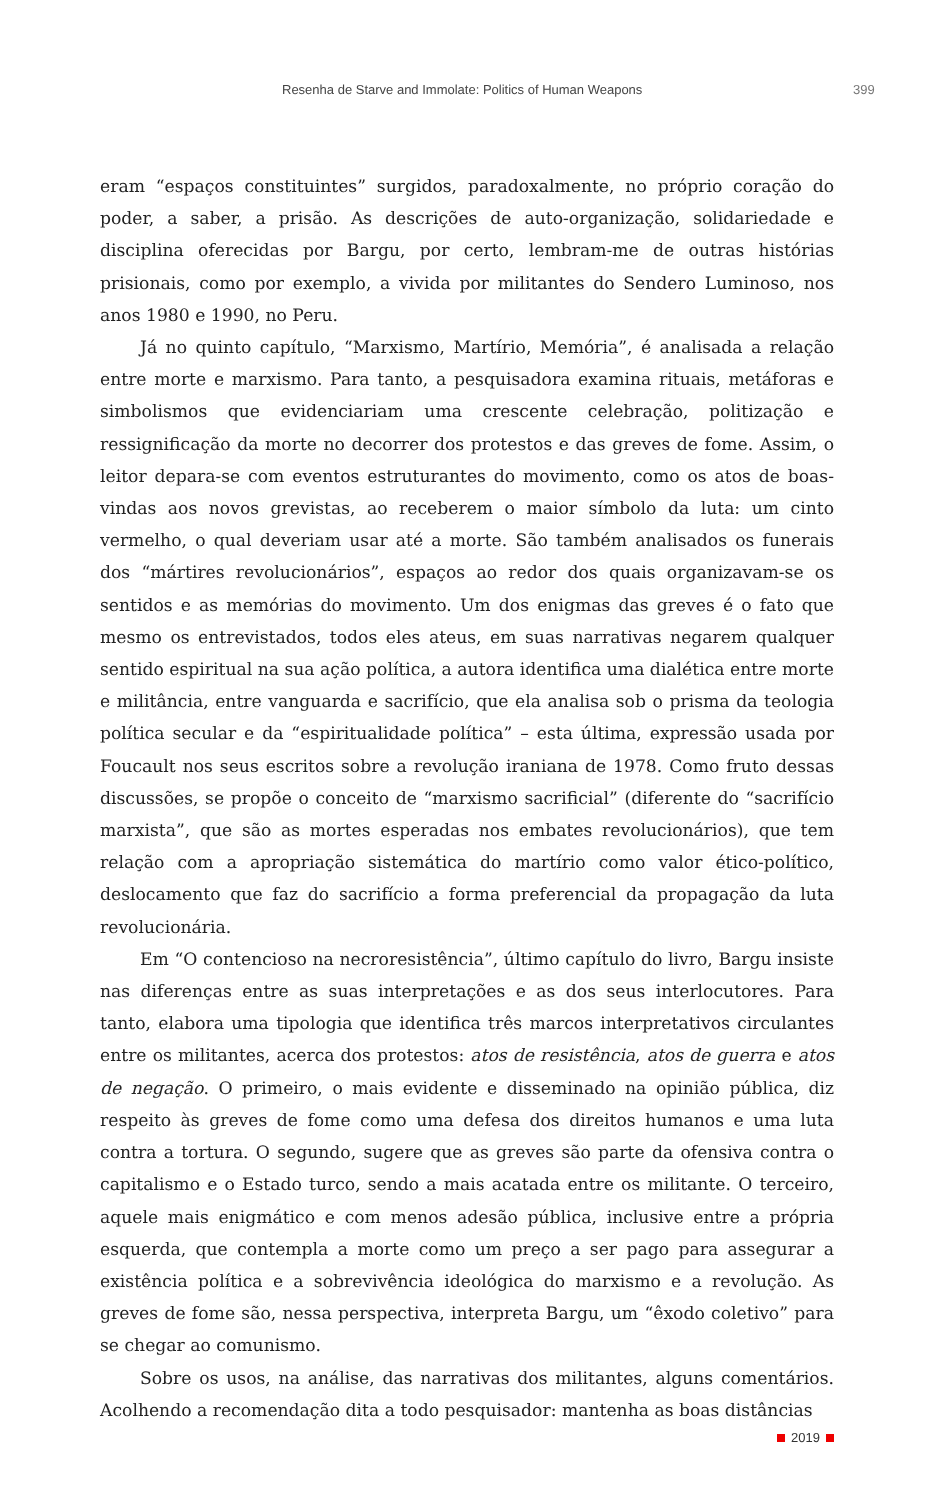Resenha de Starve and Immolate: Politics of Human Weapons 399
eram “espaços constituintes” surgidos, paradoxalmente, no próprio coração do poder, a saber, a prisão. As descrições de auto-organização, solidariedade e disciplina oferecidas por Bargu, por certo, lembram-me de outras histórias prisionais, como por exemplo, a vivida por militantes do Sendero Luminoso, nos anos 1980 e 1990, no Peru.
Já no quinto capítulo, “Marxismo, Martírio, Memória”, é analisada a relação entre morte e marxismo. Para tanto, a pesquisadora examina rituais, metáforas e simbolismos que evidenciariam uma crescente celebração, politização e ressignificação da morte no decorrer dos protestos e das greves de fome. Assim, o leitor depara-se com eventos estruturantes do movimento, como os atos de boas-vindas aos novos grevistas, ao receberem o maior símbolo da luta: um cinto vermelho, o qual deveriam usar até a morte. São também analisados os funerais dos “mártires revolucionários”, espaços ao redor dos quais organizavam-se os sentidos e as memórias do movimento. Um dos enigmas das greves é o fato que mesmo os entrevistados, todos eles ateus, em suas narrativas negarem qualquer sentido espiritual na sua ação política, a autora identifica uma dialética entre morte e militância, entre vanguarda e sacrifício, que ela analisa sob o prisma da teologia política secular e da “espiritualidade política” – esta última, expressão usada por Foucault nos seus escritos sobre a revolução iraniana de 1978. Como fruto dessas discussões, se propõe o conceito de “marxismo sacrificial” (diferente do “sacrifício marxista”, que são as mortes esperadas nos embates revolucionários), que tem relação com a apropriação sistemática do martírio como valor ético-político, deslocamento que faz do sacrifício a forma preferencial da propagação da luta revolucionária.
Em “O contencioso na necroresistência”, último capítulo do livro, Bargu insiste nas diferenças entre as suas interpretações e as dos seus interlocutores. Para tanto, elabora uma tipologia que identifica três marcos interpretativos circulantes entre os militantes, acerca dos protestos: atos de resistência, atos de guerra e atos de negação. O primeiro, o mais evidente e disseminado na opinião pública, diz respeito às greves de fome como uma defesa dos direitos humanos e uma luta contra a tortura. O segundo, sugere que as greves são parte da ofensiva contra o capitalismo e o Estado turco, sendo a mais acatada entre os militante. O terceiro, aquele mais enigmático e com menos adesão pública, inclusive entre a própria esquerda, que contempla a morte como um preço a ser pago para assegurar a existência política e a sobrevivência ideológica do marxismo e a revolução. As greves de fome são, nessa perspectiva, interpreta Bargu, um “êxodo coletivo” para se chegar ao comunismo.
Sobre os usos, na análise, das narrativas dos militantes, alguns comentários. Acolhendo a recomendação dita a todo pesquisador: mantenha as boas distâncias
2019